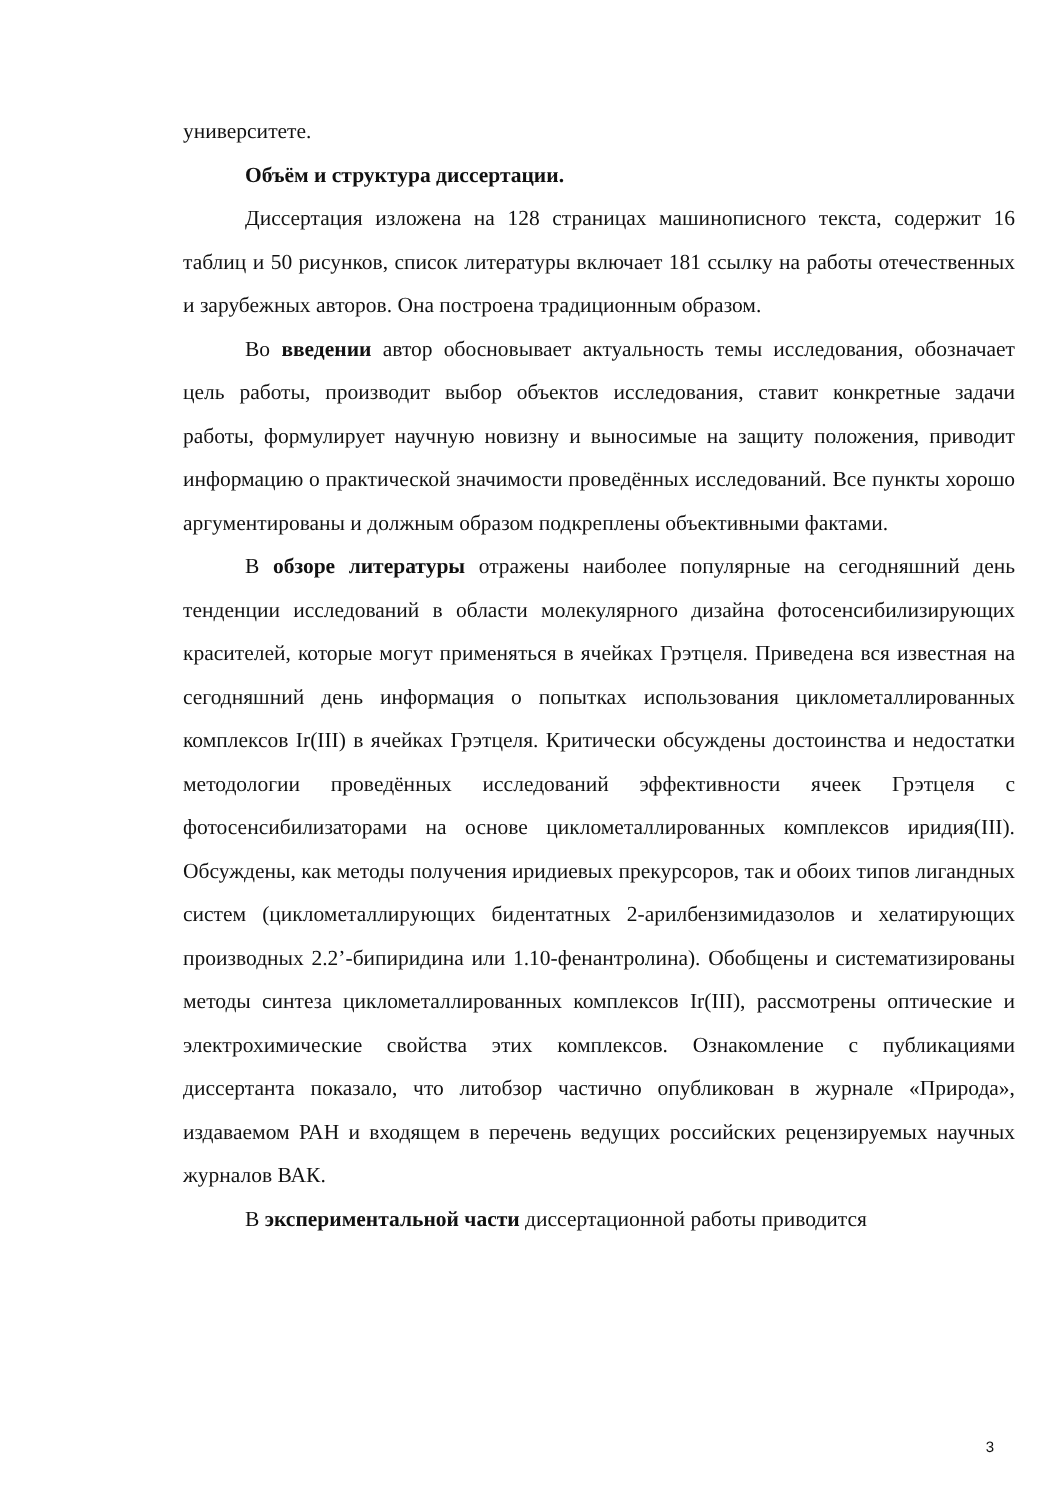университете.
Объём и структура диссертации.
Диссертация изложена на 128 страницах машинописного текста, содержит 16 таблиц и 50 рисунков, список литературы включает 181 ссылку на работы отечественных и зарубежных авторов. Она построена традиционным образом.
Во введении автор обосновывает актуальность темы исследования, обозначает цель работы, производит выбор объектов исследования, ставит конкретные задачи работы, формулирует научную новизну и выносимые на защиту положения, приводит информацию о практической значимости проведённых исследований. Все пункты хорошо аргументированы и должным образом подкреплены объективными фактами.
В обзоре литературы отражены наиболее популярные на сегодняшний день тенденции исследований в области молекулярного дизайна фотосенсибилизирующих красителей, которые могут применяться в ячейках Грэтцеля. Приведена вся известная на сегодняшний день информация о попытках использования циклометаллированных комплексов Ir(III) в ячейках Грэтцеля. Критически обсуждены достоинства и недостатки методологии проведённых исследований эффективности ячеек Грэтцеля с фотосенсибилизаторами на основе циклометаллированных комплексов иридия(III). Обсуждены, как методы получения иридиевых прекурсоров, так и обоих типов лигандных систем (циклометаллирующих бидентатных 2-арилбензимидазолов и хелатирующих производных 2.2’-бипиридина или 1.10-фенантролина). Обобщены и систематизированы методы синтеза циклометаллированных комплексов Ir(III), рассмотрены оптические и электрохимические свойства этих комплексов. Ознакомление с публикациями диссертанта показало, что литобзор частично опубликован в журнале «Природа», издаваемом РАН и входящем в перечень ведущих российских рецензируемых научных журналов ВАК.
В экспериментальной части диссертационной работы приводится
3